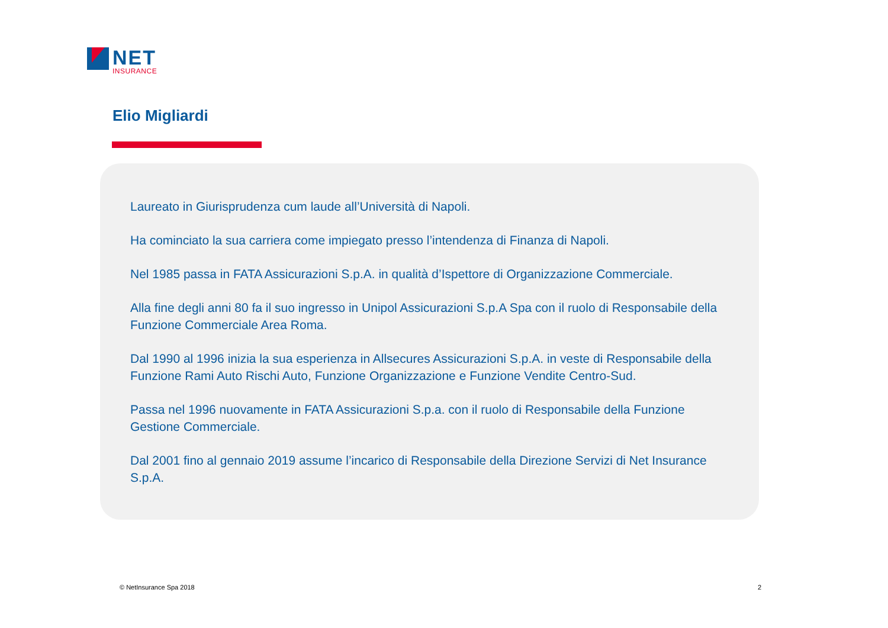NET
INSURANCE
Elio Migliardi
Laureato in Giurisprudenza cum laude all’Università di Napoli.
Ha cominciato la sua carriera come impiegato presso l’intendenza di Finanza di Napoli.
Nel 1985 passa in FATA Assicurazioni S.p.A. in qualità d’Ispettore di Organizzazione Commerciale.
Alla fine degli anni 80 fa il suo ingresso in Unipol Assicurazioni S.p.A Spa con il ruolo di Responsabile della Funzione Commerciale Area Roma.
Dal 1990 al 1996 inizia la sua esperienza in Allsecures Assicurazioni S.p.A. in veste di Responsabile della Funzione Rami Auto Rischi Auto, Funzione Organizzazione e Funzione Vendite Centro-Sud.
Passa nel 1996 nuovamente in FATA Assicurazioni S.p.a. con il ruolo di Responsabile della Funzione Gestione Commerciale.
Dal 2001 fino al gennaio 2019 assume l’incarico di Responsabile della Direzione Servizi di Net Insurance S.p.A.
© NetInsurance Spa 2018 2